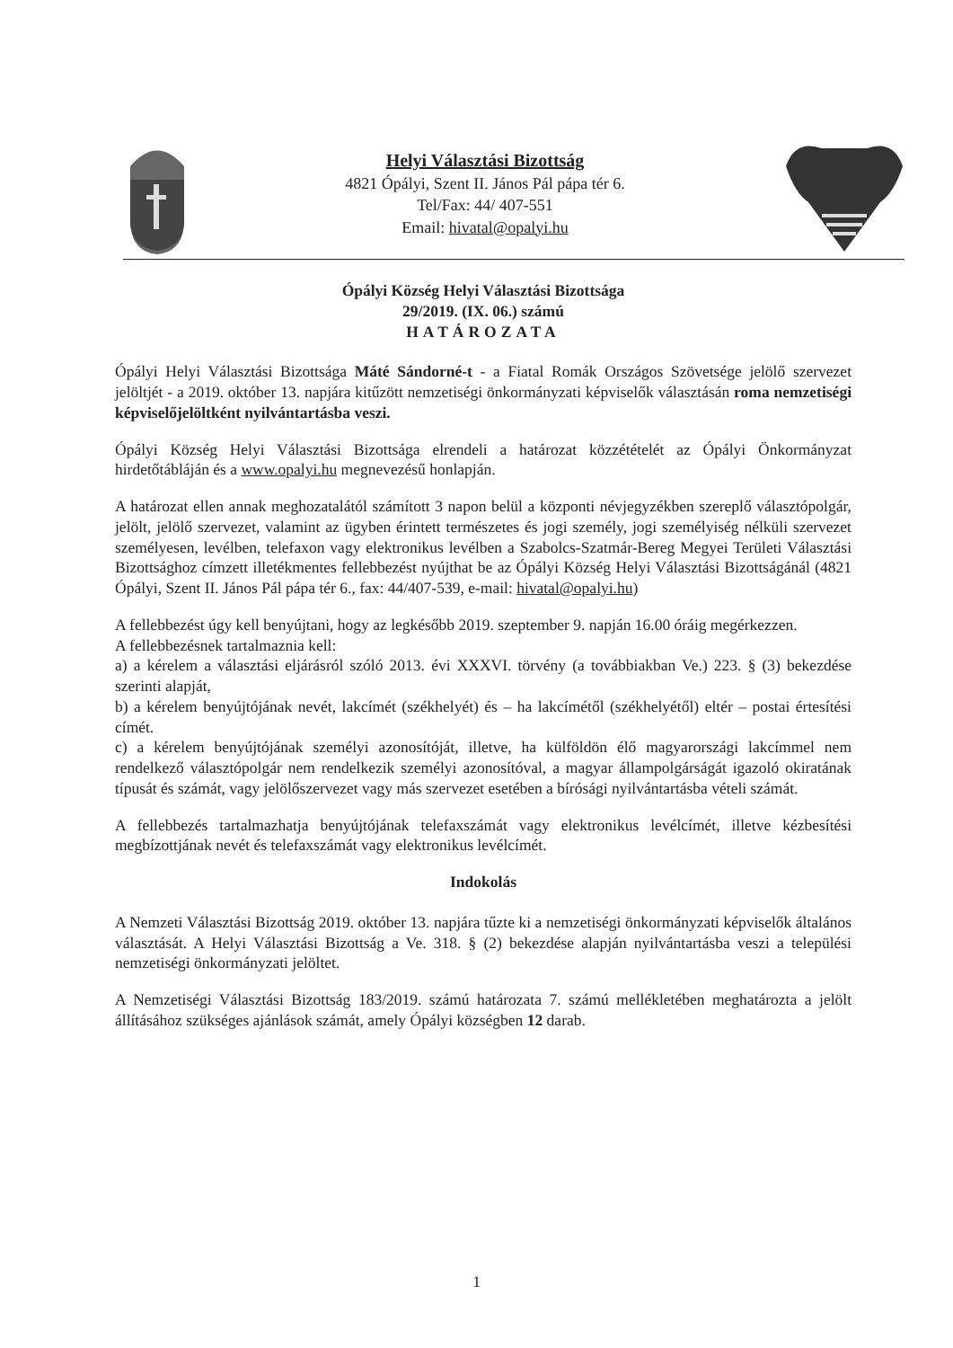Helyi Választási Bizottság
4821 Ópályi, Szent II. János Pál pápa tér 6.
Tel/Fax: 44/ 407-551
Email: hivatal@opalyi.hu
Ópályi Község Helyi Választási Bizottsága
29/2019. (IX. 06.) számú
HATÁROZATA
Ópályi Helyi Választási Bizottsága Máté Sándorné-t - a Fiatal Romák Országos Szövetsége jelölő szervezet jelöltjét - a 2019. október 13. napjára kitűzött nemzetiségi önkormányzati képviselők választásán roma nemzetiségi képviselőjelöltként nyilvántartásba veszi.
Ópályi Község Helyi Választási Bizottsága elrendeli a határozat közzétételét az Ópályi Önkormányzat hirdetőtábláján és a www.opalyi.hu megnevezésű honlapján.
A határozat ellen annak meghozatalától számított 3 napon belül a központi névjegyzékben szereplő választópolgár, jelölt, jelölő szervezet, valamint az ügyben érintett természetes és jogi személy, jogi személyiség nélküli szervezet személyesen, levélben, telefaxon vagy elektronikus levélben a Szabolcs-Szatmár-Bereg Megyei Területi Választási Bizottsághoz címzett illetékmentes fellebbezést nyújthat be az Ópályi Község Helyi Választási Bizottságánál (4821 Ópályi, Szent II. János Pál pápa tér 6., fax: 44/407-539, e-mail: hivatal@opalyi.hu)
A fellebbezést úgy kell benyújtani, hogy az legkésőbb 2019. szeptember 9. napján 16.00 óráig megérkezzen.
A fellebbezésnek tartalmaznia kell:
a) a kérelem a választási eljárásról szóló 2013. évi XXXVI. törvény (a továbbiakban Ve.) 223. § (3) bekezdése szerinti alapját,
b) a kérelem benyújtójának nevét, lakcímét (székhelyét) és – ha lakcímétől (székhelyétől) eltér – postai értesítési címét.
c) a kérelem benyújtójának személyi azonosítóját, illetve, ha külföldön élő magyarországi lakcímmel nem rendelkező választópolgár nem rendelkezik személyi azonosítóval, a magyar állampolgárságát igazoló okiratának típusát és számát, vagy jelölőszervezet vagy más szervezet esetében a bírósági nyilvántartásba vételi számát.
A fellebbezés tartalmazhatja benyújtójának telefaxszámát vagy elektronikus levélcímét, illetve kézbesítési megbízottjának nevét és telefaxszámát vagy elektronikus levélcímét.
Indokolás
A Nemzeti Választási Bizottság 2019. október 13. napjára tűzte ki a nemzetiségi önkormányzati képviselők általános választását. A Helyi Választási Bizottság a Ve. 318. § (2) bekezdése alapján nyilvántartásba veszi a települési nemzetiségi önkormányzati jelöltet.
A Nemzetiségi Választási Bizottság 183/2019. számú határozata 7. számú mellékletében meghatározta a jelölt állításához szükséges ajánlások számát, amely Ópályi községben 12 darab.
1